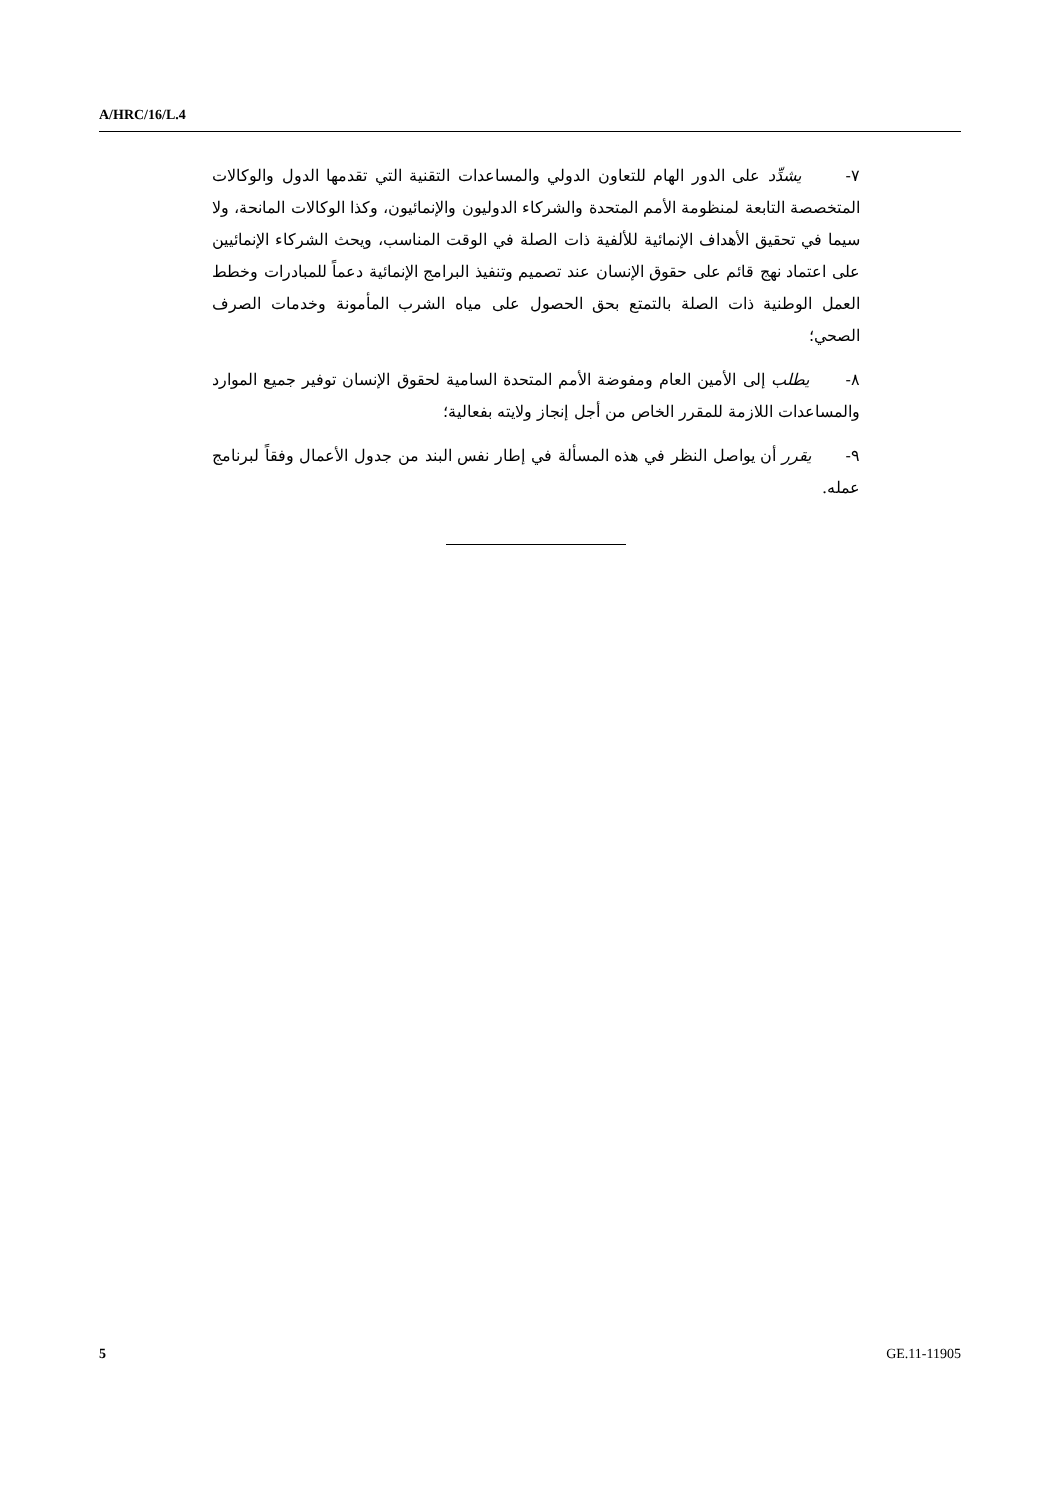A/HRC/16/L.4
٧- يشدِّد على الدور الهام للتعاون الدولي والمساعدات التقنية التي تقدمها الدول والوكالات المتخصصة التابعة لمنظومة الأمم المتحدة والشركاء الدوليون والإنمائيون، وكذا الوكالات المانحة، ولا سيما في تحقيق الأهداف الإنمائية للألفية ذات الصلة في الوقت المناسب، ويحث الشركاء الإنمائيين على اعتماد نهج قائم على حقوق الإنسان عند تصميم وتنفيذ البرامج الإنمائية دعماً للمبادرات وخطط العمل الوطنية ذات الصلة بالتمتع بحق الحصول على مياه الشرب المأمونة وخدمات الصرف الصحي؛
٨- يطلب إلى الأمين العام ومفوضة الأمم المتحدة السامية لحقوق الإنسان توفير جميع الموارد والمساعدات اللازمة للمقرر الخاص من أجل إنجاز ولايته بفعالية؛
٩- يقرر أن يواصل النظر في هذه المسألة في إطار نفس البند من جدول الأعمال وفقاً لبرنامج عمله.
5 GE.11-11905